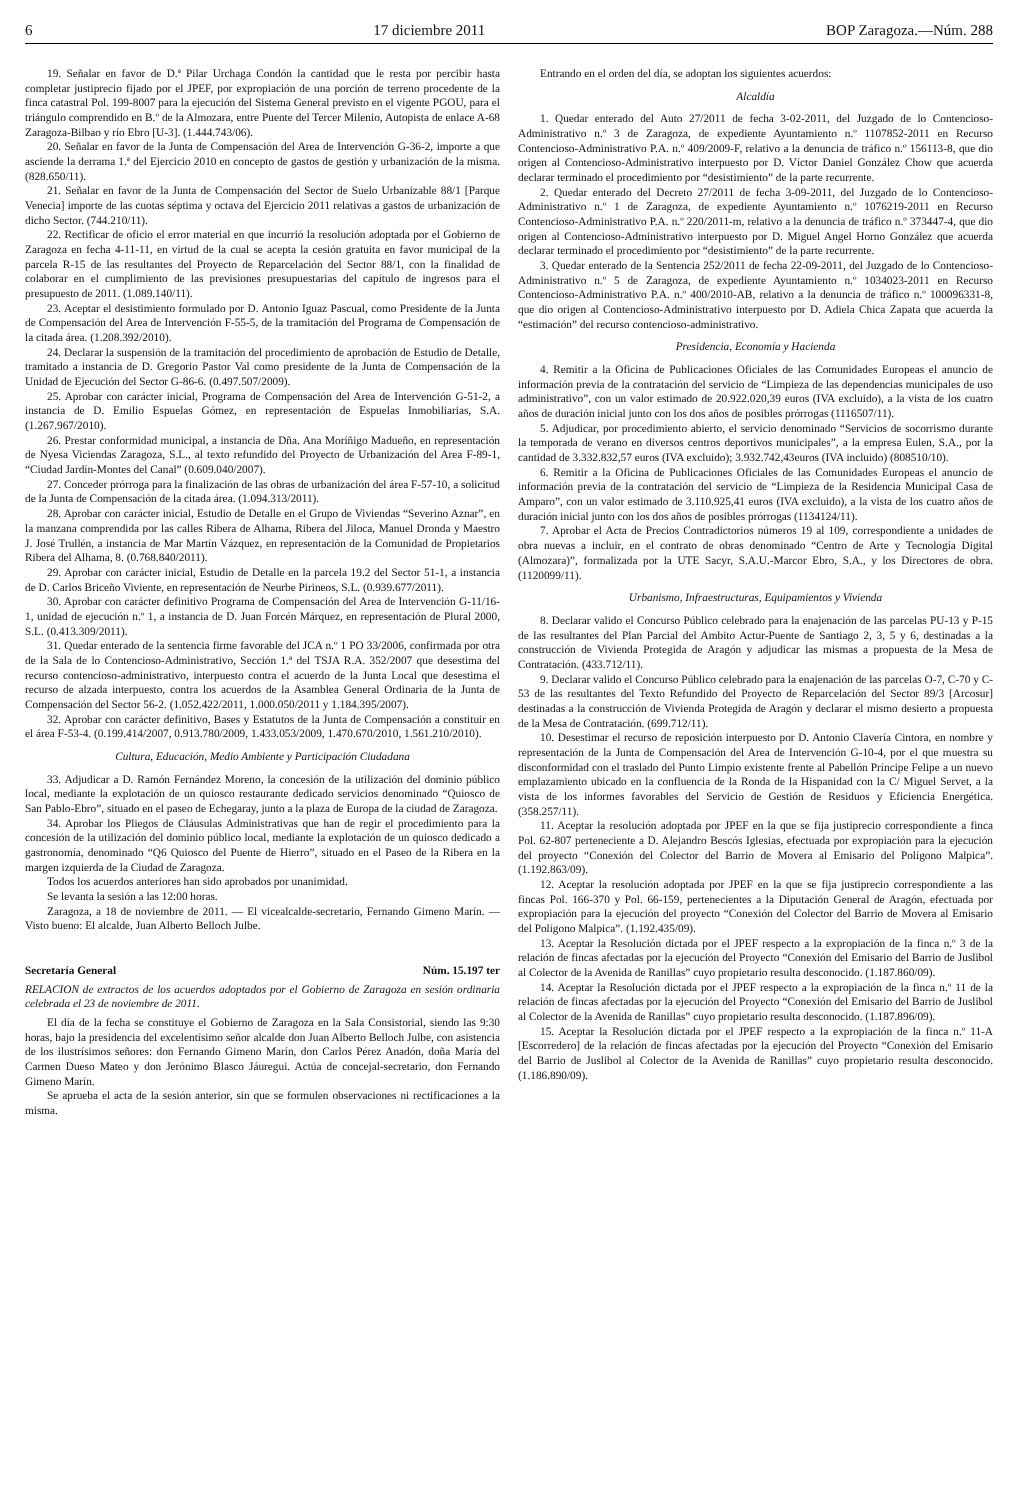6 17 diciembre 2011 BOP Zaragoza.—Núm. 288
19. Señalar en favor de D.ª Pilar Urchaga Condón la cantidad que le resta por percibir hasta completar justiprecio fijado por el JPEF, por expropiación de una porción de terreno procedente de la finca catastral Pol. 199-8007 para la ejecución del Sistema General previsto en el vigente PGOU, para el triángulo comprendido en B.º de la Almozara, entre Puente del Tercer Milenio, Autopista de enlace A-68 Zaragoza-Bilbao y río Ebro [U-3]. (1.444.743/06).
20. Señalar en favor de la Junta de Compensación del Area de Intervención G-36-2, importe a que asciende la derrama 1.ª del Ejercicio 2010 en concepto de gastos de gestión y urbanización de la misma. (828.650/11).
21. Señalar en favor de la Junta de Compensación del Sector de Suelo Urbanizable 88/1 [Parque Venecia] importe de las cuotas séptima y octava del Ejercicio 2011 relativas a gastos de urbanización de dicho Sector. (744.210/11).
22. Rectificar de oficio el error material en que incurrió la resolución adoptada por el Gobierno de Zaragoza en fecha 4-11-11, en virtud de la cual se acepta la cesión gratuita en favor municipal de la parcela R-15 de las resultantes del Proyecto de Reparcelación del Sector 88/1, con la finalidad de colaborar en el cumplimiento de las previsiones presupuestarias del capítulo de ingresos para el presupuesto de 2011. (1.089.140/11).
23. Aceptar el desistimiento formulado por D. Antonio Iguaz Pascual, como Presidente de la Junta de Compensación del Area de Intervención F-55-5, de la tramitación del Programa de Compensación de la citada área. (1.208.392/2010).
24. Declarar la suspensión de la tramitación del procedimiento de aprobación de Estudio de Detalle, tramitado a instancia de D. Gregorio Pastor Val como presidente de la Junta de Compensación de la Unidad de Ejecución del Sector G-86-6. (0.497.507/2009).
25. Aprobar con carácter inicial, Programa de Compensación del Area de Intervención G-51-2, a instancia de D. Emilio Espuelas Gómez, en representación de Espuelas Inmobiliarias, S.A. (1.267.967/2010).
26. Prestar conformidad municipal, a instancia de Dña. Ana Moríñigo Madueño, en representación de Nyesa Viciendas Zaragoza, S.L., al texto refundido del Proyecto de Urbanización del Area F-89-1, “Ciudad Jardín-Montes del Canal” (0.609.040/2007).
27. Conceder prórroga para la finalización de las obras de urbanización del área F-57-10, a solicitud de la Junta de Compensación de la citada área. (1.094.313/2011).
28. Aprobar con carácter inicial, Estudio de Detalle en el Grupo de Viviendas “Severino Aznar”, en la manzana comprendida por las calles Ribera de Alhama, Ribera del Jiloca, Manuel Dronda y Maestro J. José Trullén, a instancia de Mar Martín Vázquez, en representación de la Comunidad de Propietarios Ribera del Alhama, 8. (0.768.840/2011).
29. Aprobar con carácter inicial, Estudio de Detalle en la parcela 19.2 del Sector 51-1, a instancia de D. Carlos Briceño Viviente, en representación de Neurbe Pirineos, S.L. (0.939.677/2011).
30. Aprobar con carácter definitivo Programa de Compensación del Area de Intervención G-11/16-1, unidad de ejecución n.º 1, a instancia de D. Juan Forcén Márquez, en representación de Plural 2000, S.L. (0.413.309/2011).
31. Quedar enterado de la sentencia firme favorable del JCA n.º 1 PO 33/2006, confirmada por otra de la Sala de lo Contencioso-Administrativo, Sección 1.ª del TSJA R.A. 352/2007 que desestima del recurso contencioso-administrativo, interpuesto contra el acuerdo de la Junta Local que desestima el recurso de alzada interpuesto, contra los acuerdos de la Asamblea General Ordinaria de la Junta de Compensación del Sector 56-2. (1.052.422/2011, 1.000.050/2011 y 1.184.395/2007).
32. Aprobar con carácter definitivo, Bases y Estatutos de la Junta de Compensación a constituir en el área F-53-4. (0.199.414/2007, 0.913.780/2009, 1.433.053/2009, 1.470.670/2010, 1.561.210/2010).
Cultura, Educación, Medio Ambiente y Participación Ciudadana
33. Adjudicar a D. Ramón Fernández Moreno, la concesión de la utilización del dominio público local, mediante la explotación de un quiosco restaurante dedicado servicios denominado “Quiosco de San Pablo-Ebro”, situado en el paseo de Echegaray, junto a la plaza de Europa de la ciudad de Zaragoza.
34. Aprobar los Pliegos de Cláusulas Administrativas que han de regir el procedimiento para la concesión de la utilización del dominio público local, mediante la explotación de un quiosco dedicado a gastronomía, denominado “Q6 Quiosco del Puente de Hierro”, situado en el Paseo de la Ribera en la margen izquierda de la Ciudad de Zaragoza.
Todos los acuerdos anteriores han sido aprobados por unanimidad.
Se levanta la sesión a las 12:00 horas.
Zaragoza, a 18 de noviembre de 2011. — El vicealcalde-secretario, Fernando Gimeno Marín. — Visto bueno: El alcalde, Juan Alberto Belloch Julbe.
Secretaría General Núm. 15.197 ter
RELACION de extractos de los acuerdos adoptados por el Gobierno de Zaragoza en sesión ordinaria celebrada el 23 de noviembre de 2011.
El día de la fecha se constituye el Gobierno de Zaragoza en la Sala Consistorial, siendo las 9:30 horas, bajo la presidencia del excelentísimo señor alcalde don Juan Alberto Belloch Julbe, con asistencia de los ilustrísimos señores: don Fernando Gimeno Marín, don Carlos Pérez Anadón, doña María del Carmen Dueso Mateo y don Jerónimo Blasco Jáuregui. Actúa de concejal-secretario, don Fernando Gimeno Marín.
Se aprueba el acta de la sesión anterior, sin que se formulen observaciones ni rectificaciones a la misma.
Entrando en el orden del día, se adoptan los siguientes acuerdos:
Alcaldía
1. Quedar enterado del Auto 27/2011 de fecha 3-02-2011, del Juzgado de lo Contencioso-Administrativo n.º 3 de Zaragoza, de expediente Ayuntamiento n.º 1107852-2011 en Recurso Contencioso-Administrativo P.A. n.º 409/2009-F, relativo a la denuncia de tráfico n.º 156113-8, que dio origen al Contencioso-Administrativo interpuesto por D. Víctor Daniel González Chow que acuerda declarar terminado el procedimiento por “desistimiento” de la parte recurrente.
2. Quedar enterado del Decreto 27/2011 de fecha 3-09-2011, del Juzgado de lo Contencioso-Administrativo n.º 1 de Zaragoza, de expediente Ayuntamiento n.º 1076219-2011 en Recurso Contencioso-Administrativo P.A. n.º 220/2011-m, relativo a la denuncia de tráfico n.º 373447-4, que dio origen al Contencioso-Administrativo interpuesto por D. Miguel Angel Horno González que acuerda declarar terminado el procedimiento por “desistimiento” de la parte recurrente.
3. Quedar enterado de la Sentencia 252/2011 de fecha 22-09-2011, del Juzgado de lo Contencioso-Administrativo n.º 5 de Zaragoza, de expediente Ayuntamiento n.º 1034023-2011 en Recurso Contencioso-Administrativo P.A. n.º 400/2010-AB, relativo a la denuncia de tráfico n.º 100096331-8, que dio origen al Contencioso-Administrativo interpuesto por D. Adiela Chica Zapata que acuerda la “estimación” del recurso contencioso-administrativo.
Presidencia, Economía y Hacienda
4. Remitir a la Oficina de Publicaciones Oficiales de las Comunidades Europeas el anuncio de información previa de la contratación del servicio de “Limpieza de las dependencias municipales de uso administrativo”, con un valor estimado de 20.922.020,39 euros (IVA excluido), a la vista de los cuatro años de duración inicial junto con los dos años de posibles prórrogas (1116507/11).
5. Adjudicar, por procedimiento abierto, el servicio denominado “Servicios de socorrismo durante la temporada de verano en diversos centros deportivos municipales”, a la empresa Eulen, S.A., por la cantidad de 3.332.832,57 euros (IVA excluido); 3.932.742,43euros (IVA incluido) (808510/10).
6. Remitir a la Oficina de Publicaciones Oficiales de las Comunidades Europeas el anuncio de información previa de la contratación del servicio de “Limpieza de la Residencia Municipal Casa de Amparo”, con un valor estimado de 3.110.925,41 euros (IVA excluido), a la vista de los cuatro años de duración inicial junto con los dos años de posibles prórrogas (1134124/11).
7. Aprobar el Acta de Precios Contradictorios números 19 al 109, correspondiente a unidades de obra nuevas a incluir, en el contrato de obras denominado “Centro de Arte y Tecnología Digital (Almozara)”, formalizada por la UTE Sacyr, S.A.U.-Marcor Ebro, S.A., y los Directores de obra. (1120099/11).
Urbanismo, Infraestructuras, Equipamientos y Vivienda
8. Declarar valido el Concurso Público celebrado para la enajenación de las parcelas PU-13 y P-15 de las resultantes del Plan Parcial del Ambito Actur-Puente de Santiago 2, 3, 5 y 6, destinadas a la construcción de Vivienda Protegida de Aragón y adjudicar las mismas a propuesta de la Mesa de Contratación. (433.712/11).
9. Declarar valido el Concurso Público celebrado para la enajenación de las parcelas O-7, C-70 y C-53 de las resultantes del Texto Refundido del Proyecto de Reparcelación del Sector 89/3 [Arcosur] destinadas a la construcción de Vivienda Protegida de Aragón y declarar el mismo desierto a propuesta de la Mesa de Contratación. (699.712/11).
10. Desestimar el recurso de reposición interpuesto por D. Antonio Clavería Cintora, en nombre y representación de la Junta de Compensación del Area de Intervención G-10-4, por el que muestra su disconformidad con el traslado del Punto Limpio existente frente al Pabellón Príncipe Felipe a un nuevo emplazamiento ubicado en la confluencia de la Ronda de la Hispanidad con la C/ Miguel Servet, a la vista de los informes favorables del Servicio de Gestión de Residuos y Eficiencia Energética. (358.257/11).
11. Aceptar la resolución adoptada por JPEF en la que se fija justiprecio correspondiente a finca Pol. 62-807 perteneciente a D. Alejandro Bescós Iglesias, efectuada por expropiación para la ejecución del proyecto “Conexión del Colector del Barrio de Movera al Emisario del Polígono Malpica”. (1.192.863/09).
12. Aceptar la resolución adoptada por JPEF en la que se fija justiprecio correspondiente a las fincas Pol. 166-370 y Pol. 66-159, pertenecientes a la Diputación General de Aragón, efectuada por expropiación para la ejecución del proyecto “Conexión del Colector del Barrio de Movera al Emisario del Polígono Malpica”. (1.192.435/09).
13. Aceptar la Resolución dictada por el JPEF respecto a la expropiación de la finca n.º 3 de la relación de fincas afectadas por la ejecución del Proyecto “Conexión del Emisario del Barrio de Juslibol al Colector de la Avenida de Ranillas” cuyo propietario resulta desconocido. (1.187.860/09).
14. Aceptar la Resolución dictada por el JPEF respecto a la expropiación de la finca n.º 11 de la relación de fincas afectadas por la ejecución del Proyecto “Conexión del Emisario del Barrio de Juslibol al Colector de la Avenida de Ranillas” cuyo propietario resulta desconocido. (1.187.896/09).
15. Aceptar la Resolución dictada por el JPEF respecto a la expropiación de la finca n.º 11-A [Escorredero] de la relación de fincas afectadas por la ejecución del Proyecto “Conexión del Emisario del Barrio de Juslibol al Colector de la Avenida de Ranillas” cuyo propietario resulta desconocido. (1.186.890/09).